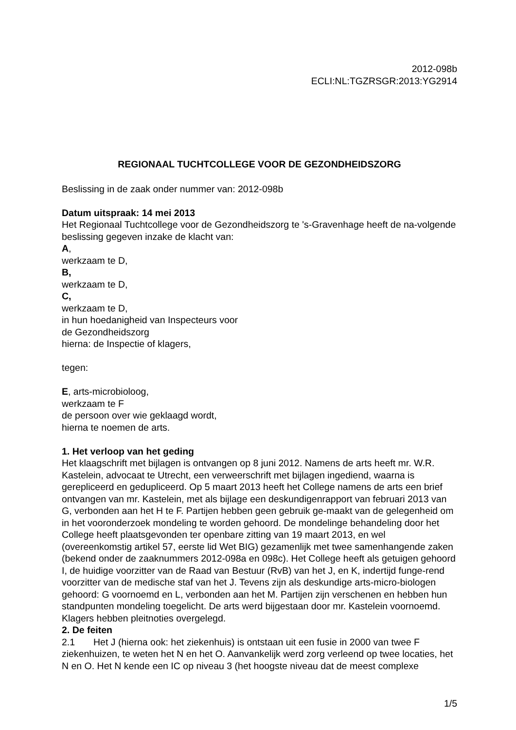2012-098b
ECLI:NL:TGZRSGR:2013:YG2914
REGIONAAL TUCHTCOLLEGE VOOR DE GEZONDHEIDSZORG
Beslissing in de zaak onder nummer van: 2012-098b
Datum uitspraak: 14 mei 2013
Het Regionaal Tuchtcollege voor de Gezondheidszorg te 's-Gravenhage heeft de na-volgende beslissing gegeven inzake de klacht van:
A,
werkzaam te D,
B,
werkzaam te D,
C,
werkzaam te D,
in hun hoedanigheid van Inspecteurs voor
de Gezondheidszorg
hierna: de Inspectie of klagers,
tegen:
E, arts-microbioloog,
werkzaam te F
de persoon over wie geklaagd wordt,
hierna te noemen de arts.
1. Het verloop van het geding
Het klaagschrift met bijlagen is ontvangen op 8 juni 2012. Namens de arts heeft mr. W.R. Kastelein, advocaat te Utrecht, een verweerschrift met bijlagen ingediend, waarna is gerepliceerd en gedupliceerd. Op 5 maart 2013 heeft het College namens de arts een brief ontvangen van mr. Kastelein, met als bijlage een deskundigenrapport van februari 2013 van G, verbonden aan het H te F. Partijen hebben geen gebruik ge-maakt van de gelegenheid om in het vooronderzoek mondeling te worden gehoord. De mondelinge behandeling door het College heeft plaatsgevonden ter openbare zitting van 19 maart 2013, en wel (overeenkomstig artikel 57, eerste lid Wet BIG) gezamenlijk met twee samenhangende zaken (bekend onder de zaaknummers 2012-098a en 098c). Het College heeft als getuigen gehoord
I, de huidige voorzitter van de Raad van Bestuur (RvB) van het J, en K, indertijd funge-rend voorzitter van de medische staf van het J. Tevens zijn als deskundige arts-micro-biologen gehoord: G voornoemd en L, verbonden aan het M. Partijen zijn verschenen en hebben hun standpunten mondeling toegelicht. De arts werd bijgestaan door mr. Kastelein voornoemd. Klagers hebben pleitnoties overgelegd.
2. De feiten
2.1 Het J (hierna ook: het ziekenhuis) is ontstaan uit een fusie in 2000 van twee F ziekenhuizen, te weten het N en het O. Aanvankelijk werd zorg verleend op twee locaties, het N en O. Het N kende een IC op niveau 3 (het hoogste niveau dat de meest complexe
1/5